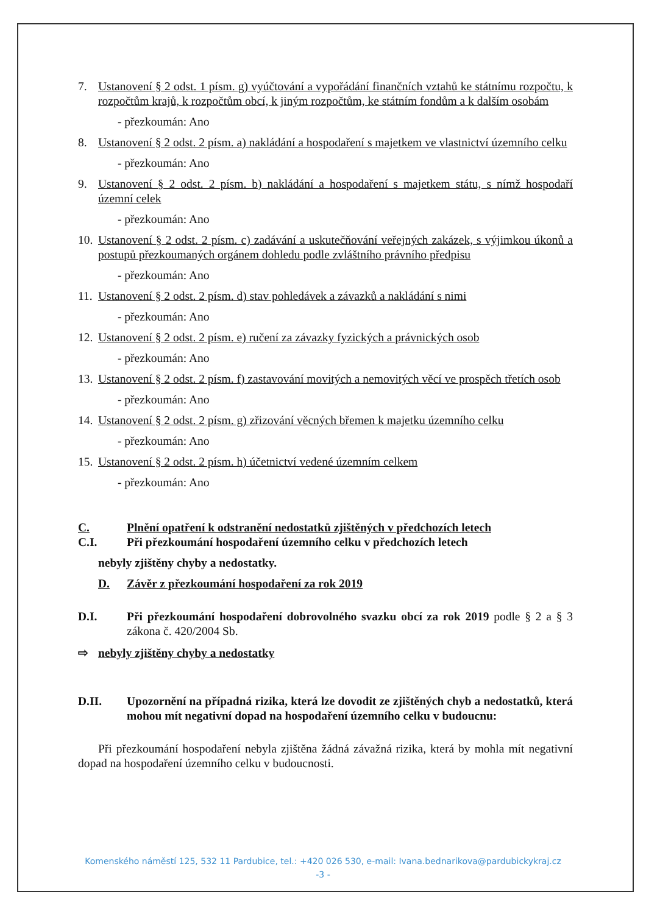7. Ustanovení § 2 odst. 1 písm. g) vyúčtování a vypořádání finančních vztahů ke státnímu rozpočtu, k rozpočtům krajů, k rozpočtům obcí, k jiným rozpočtům, ke státním fondům a k dalším osobám
- přezkoumán: Ano
8. Ustanovení § 2 odst. 2 písm. a) nakládání a hospodaření s majetkem ve vlastnictví územního celku
- přezkoumán: Ano
9. Ustanovení § 2 odst. 2 písm. b) nakládání a hospodaření s majetkem státu, s nímž hospodaří územní celek
- přezkoumán: Ano
10. Ustanovení § 2 odst. 2 písm. c) zadávání a uskutečňování veřejných zakázek, s výjimkou úkonů a postupů přezkoumaných orgánem dohledu podle zvláštního právního předpisu
- přezkoumán: Ano
11. Ustanovení § 2 odst. 2 písm. d) stav pohledávek a závazků a nakládání s nimi
- přezkoumán: Ano
12. Ustanovení § 2 odst. 2 písm. e) ručení za závazky fyzických a právnických osob
- přezkoumán: Ano
13. Ustanovení § 2 odst. 2 písm. f) zastavování movitých a nemovitých věcí ve prospěch třetích osob
- přezkoumán: Ano
14. Ustanovení § 2 odst. 2 písm. g) zřizování věcných břemen k majetku územního celku
- přezkoumán: Ano
15. Ustanovení § 2 odst. 2 písm. h) účetnictví vedené územním celkem
- přezkoumán: Ano
C. Plnění opatření k odstranění nedostatků zjištěných v předchozích letech
C.I. Při přezkoumání hospodaření územního celku v předchozích letech
nebyly zjištěny chyby a nedostatky.
D. Závěr z přezkoumání hospodaření za rok 2019
D.I. Při přezkoumání hospodaření dobrovolného svazku obcí za rok 2019 podle § 2 a § 3 zákona č. 420/2004 Sb.
⇨ nebyly zjištěny chyby a nedostatky
D.II. Upozornění na případná rizika, která lze dovodit ze zjištěných chyb a nedostatků, která mohou mít negativní dopad na hospodaření územního celku v budoucnu:
Při přezkoumání hospodaření nebyla zjištěna žádná závažná rizika, která by mohla mít negativní dopad na hospodaření územního celku v budoucnosti.
Komenského náměstí 125, 532 11 Pardubice, tel.: +420 026 530, e-mail: Ivana.bednarikova@pardubickykraj.cz
-3 -